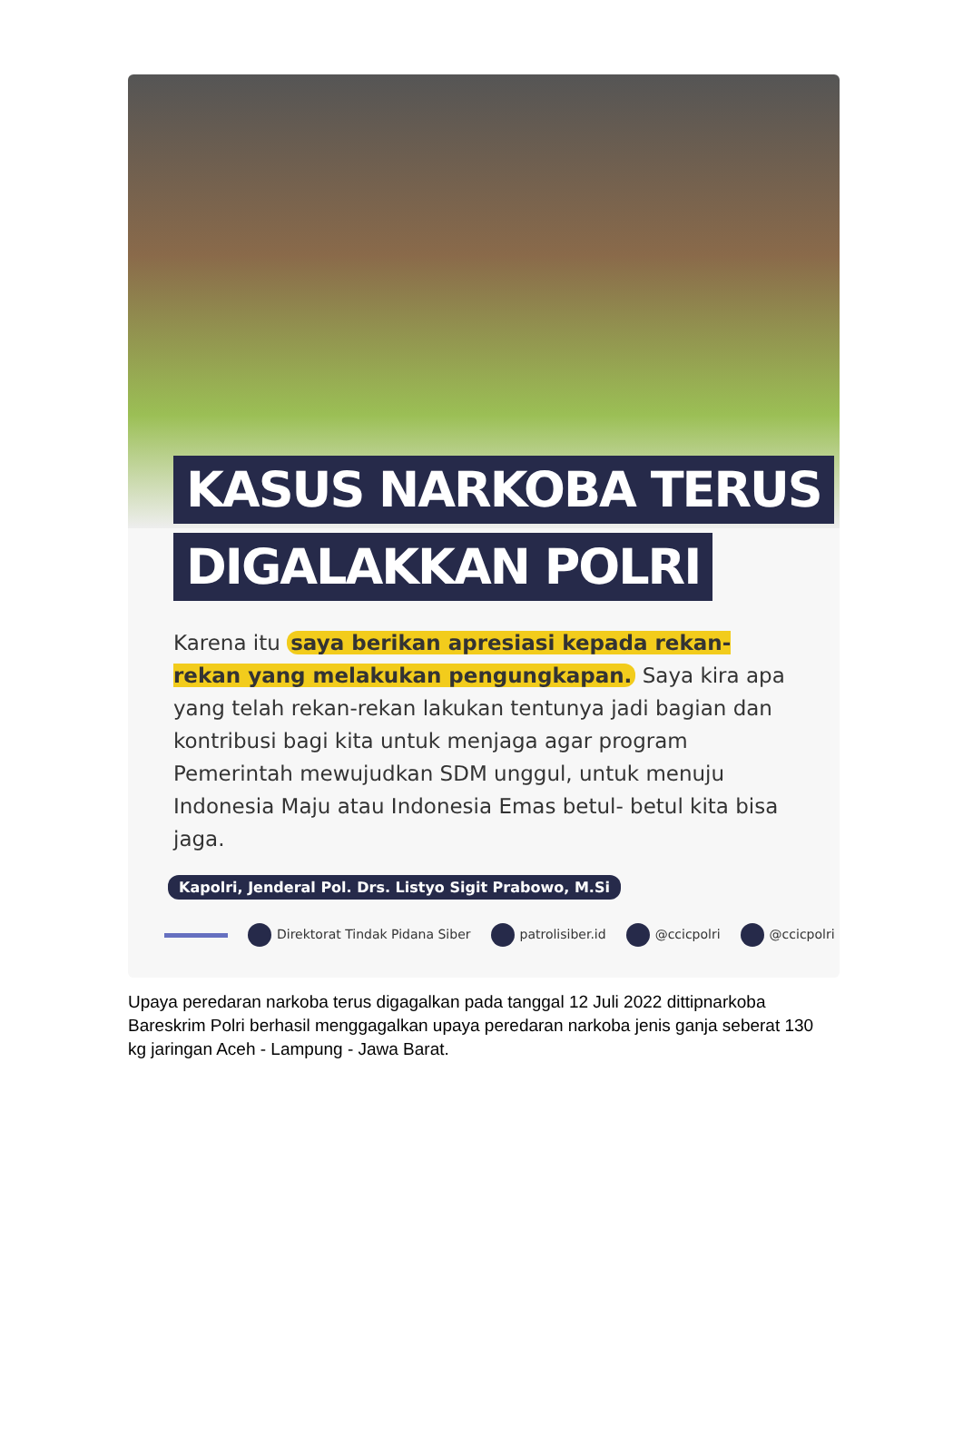KASUS NARKOBA TERUS
DIGALAKKAN POLRI
Karena itu saya berikan apresiasi kepada rekan-rekan yang melakukan pengungkapan. Saya kira apa yang telah rekan-rekan lakukan tentunya jadi bagian dan kontribusi bagi kita untuk menjaga agar program Pemerintah mewujudkan SDM unggul, untuk menuju Indonesia Maju atau Indonesia Emas betul- betul kita bisa jaga.
Kapolri, Jenderal Pol. Drs. Listyo Sigit Prabowo, M.Si
Direktorat Tindak Pidana Siber patrolisiber.id @ccicpolri @ccicpolri
Upaya peredaran narkoba terus digagalkan pada tanggal 12 Juli 2022 dittipnarkoba Bareskrim Polri berhasil menggagalkan upaya peredaran narkoba jenis ganja seberat 130 kg jaringan Aceh - Lampung - Jawa Barat.